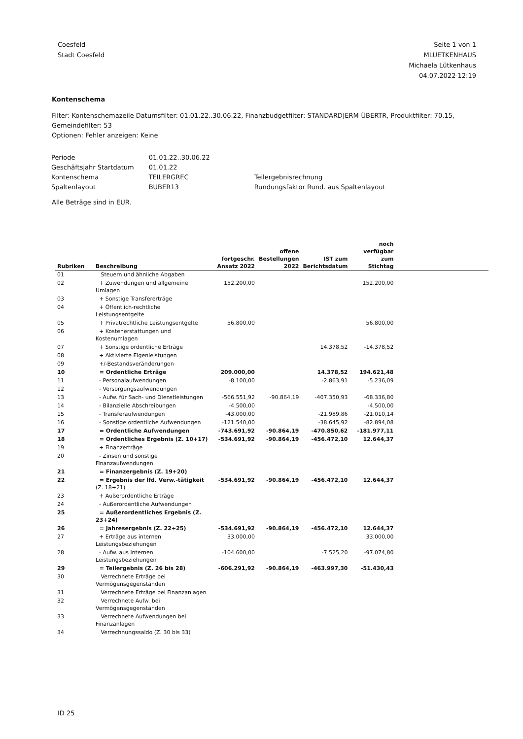Coesfeld
Stadt Coesfeld
Seite 1 von 1
MLUETKENHAUS
Michaela Lütkenhaus
04.07.2022 12:19
Kontenschema
Filter: Kontenschemazeile Datumsfilter: 01.01.22..30.06.22, Finanzbudgetfilter: STANDARD|ERM-ÜBERTR, Produktfilter: 70.15,
Gemeindefilter: 53
Optionen: Fehler anzeigen: Keine
| Periode | 01.01.22..30.06.22 | |
| Geschäftsjahr Startdatum | 01.01.22 | |
| Kontenschema | TEILERGREC | Teilergebnisrechnung |
| Spaltenlayout | BUBER13 | Rundungsfaktor Rund. aus Spaltenlayout |
Alle Beträge sind in EUR.
| Rubriken | Beschreibung | fortgeschr. Ansatz 2022 | offene Bestellungen 2022 | IST zum Berichtsdatum | noch verfügbar zum Stichtag | |
| --- | --- | --- | --- | --- | --- | --- |
| 01 | Steuern und ähnliche Abgaben | | | | | |
| 02 | + Zuwendungen und allgemeine Umlagen | 152.200,00 | | | 152.200,00 | |
| 03 | + Sonstige Transfererträge | | | | | |
| 04 | + Öffentlich-rechtliche Leistungsentgelte | | | | | |
| 05 | + Privatrechtliche Leistungsentgelte | 56.800,00 | | | 56.800,00 | |
| 06 | + Kostenerstattungen und Kostenumlagen | | | | | |
| 07 | + Sonstige ordentliche Erträge | | | 14.378,52 | -14.378,52 | |
| 08 | + Aktivierte Eigenleistungen | | | | | |
| 09 | +/-Bestandsveränderungen | | | | | |
| 10 | = Ordentliche Erträge | 209.000,00 | | 14.378,52 | 194.621,48 | |
| 11 | - Personalaufwendungen | -8.100,00 | | -2.863,91 | -5.236,09 | |
| 12 | - Versorgungsaufwendungen | | | | | |
| 13 | - Aufw. für Sach- und Dienstleistungen | -566.551,92 | -90.864,19 | -407.350,93 | -68.336,80 | |
| 14 | - Bilanzielle Abschreibungen | -4.500,00 | | | -4.500,00 | |
| 15 | - Transferaufwendungen | -43.000,00 | | -21.989,86 | -21.010,14 | |
| 16 | - Sonstige ordentliche Aufwendungen | -121.540,00 | | -38.645,92 | -82.894,08 | |
| 17 | = Ordentliche Aufwendungen | -743.691,92 | -90.864,19 | -470.850,62 | -181.977,11 | |
| 18 | = Ordentliches Ergebnis (Z. 10+17) | -534.691,92 | -90.864,19 | -456.472,10 | 12.644,37 | |
| 19 | + Finanzerträge | | | | | |
| 20 | - Zinsen und sonstige Finanzaufwendungen | | | | | |
| 21 | = Finanzergebnis (Z. 19+20) | | | | | |
| 22 | = Ergebnis der lfd. Verw.-tätigkeit (Z. 18+21) | -534.691,92 | -90.864,19 | -456.472,10 | 12.644,37 | |
| 23 | + Außerordentliche Erträge | | | | | |
| 24 | - Außerordentliche Aufwendungen | | | | | |
| 25 | = Außerordentliches Ergebnis (Z. 23+24) | | | | | |
| 26 | = Jahresergebnis (Z. 22+25) | -534.691,92 | -90.864,19 | -456.472,10 | 12.644,37 | |
| 27 | + Erträge aus internen Leistungsbeziehungen | 33.000,00 | | | 33.000,00 | |
| 28 | - Aufw. aus internen Leistungsbeziehungen | -104.600,00 | | -7.525,20 | -97.074,80 | |
| 29 | = Teilergebnis (Z. 26 bis 28) | -606.291,92 | -90.864,19 | -463.997,30 | -51.430,43 | |
| 30 | Verrechnete Erträge bei Vermögensgegenständen | | | | | |
| 31 | Verrechnete Erträge bei Finanzanlagen | | | | | |
| 32 | Verrechnete Aufw. bei Vermögensgegenständen | | | | | |
| 33 | Verrechnete Aufwendungen bei Finanzanlagen | | | | | |
| 34 | Verrechnungssaldo (Z. 30 bis 33) | | | | | |
ID 25